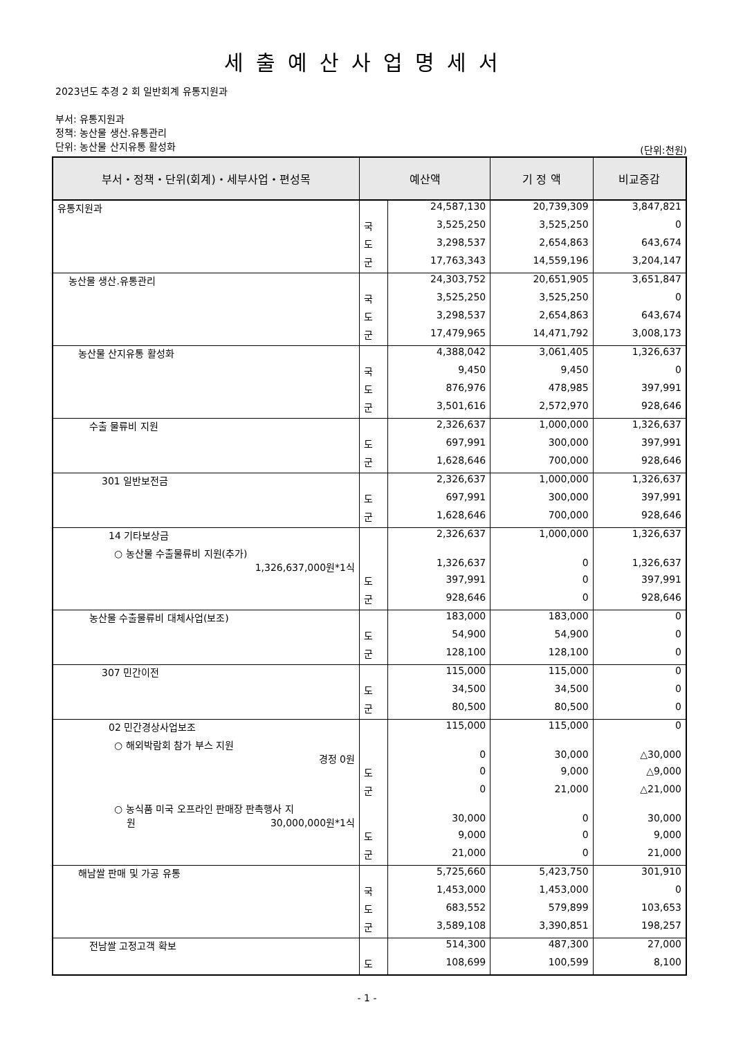세출예산사업명세서
2023년도 추경 2 회 일반회계 유통지원과
부서: 유통지원과
정책: 농산물 생산.유통관리
단위: 농산물 산지유통 활성화
(단위:천원)
| 부서・정책・단위(회계)・세부사업・편성목 | 예산액 | | 기 정 액 | 비교증감 |
| --- | --- | --- | --- | --- |
| 유통지원과 | | 24,587,130 | 20,739,309 | 3,847,821 |
| | 국 | 3,525,250 | 3,525,250 | 0 |
| | 도 | 3,298,537 | 2,654,863 | 643,674 |
| | 군 | 17,763,343 | 14,559,196 | 3,204,147 |
| 농산물 생산.유통관리 | | 24,303,752 | 20,651,905 | 3,651,847 |
| | 국 | 3,525,250 | 3,525,250 | 0 |
| | 도 | 3,298,537 | 2,654,863 | 643,674 |
| | 군 | 17,479,965 | 14,471,792 | 3,008,173 |
| 농산물 산지유통 활성화 | | 4,388,042 | 3,061,405 | 1,326,637 |
| | 국 | 9,450 | 9,450 | 0 |
| | 도 | 876,976 | 478,985 | 397,991 |
| | 군 | 3,501,616 | 2,572,970 | 928,646 |
| 수출 물류비 지원 | | 2,326,637 | 1,000,000 | 1,326,637 |
| | 도 | 697,991 | 300,000 | 397,991 |
| | 군 | 1,628,646 | 700,000 | 928,646 |
| 301 일반보전금 | | 2,326,637 | 1,000,000 | 1,326,637 |
| | 도 | 697,991 | 300,000 | 397,991 |
| | 군 | 1,628,646 | 700,000 | 928,646 |
| 14 기타보상금 | | 2,326,637 | 1,000,000 | 1,326,637 |
| ○ 농산물 수출물류비 지원(추가) 1,326,637,000원*1식 | | 1,326,637 | 0 | 1,326,637 |
| | 도 | 397,991 | 0 | 397,991 |
| | 군 | 928,646 | 0 | 928,646 |
| 농산물 수출물류비 대체사업(보조) | | 183,000 | 183,000 | 0 |
| | 도 | 54,900 | 54,900 | 0 |
| | 군 | 128,100 | 128,100 | 0 |
| 307 민간이전 | | 115,000 | 115,000 | 0 |
| | 도 | 34,500 | 34,500 | 0 |
| | 군 | 80,500 | 80,500 | 0 |
| 02 민간경상사업보조 | | 115,000 | 115,000 | 0 |
| ○ 해외박람회 참가 부스 지원 경정 0원 | | 0 | 30,000 | △30,000 |
| | 도 | 0 | 9,000 | △9,000 |
| | 군 | 0 | 21,000 | △21,000 |
| ○ 농식품 미국 오프라인 판매장 판촉행사 지 원 30,000,000원*1식 | | 30,000 | 0 | 30,000 |
| | 도 | 9,000 | 0 | 9,000 |
| | 군 | 21,000 | 0 | 21,000 |
| 해남쌀 판매 및 가공 유통 | | 5,725,660 | 5,423,750 | 301,910 |
| | 국 | 1,453,000 | 1,453,000 | 0 |
| | 도 | 683,552 | 579,899 | 103,653 |
| | 군 | 3,589,108 | 3,390,851 | 198,257 |
| 전남쌀 고정고객 확보 | | 514,300 | 487,300 | 27,000 |
| | 도 | 108,699 | 100,599 | 8,100 |
- 1 -